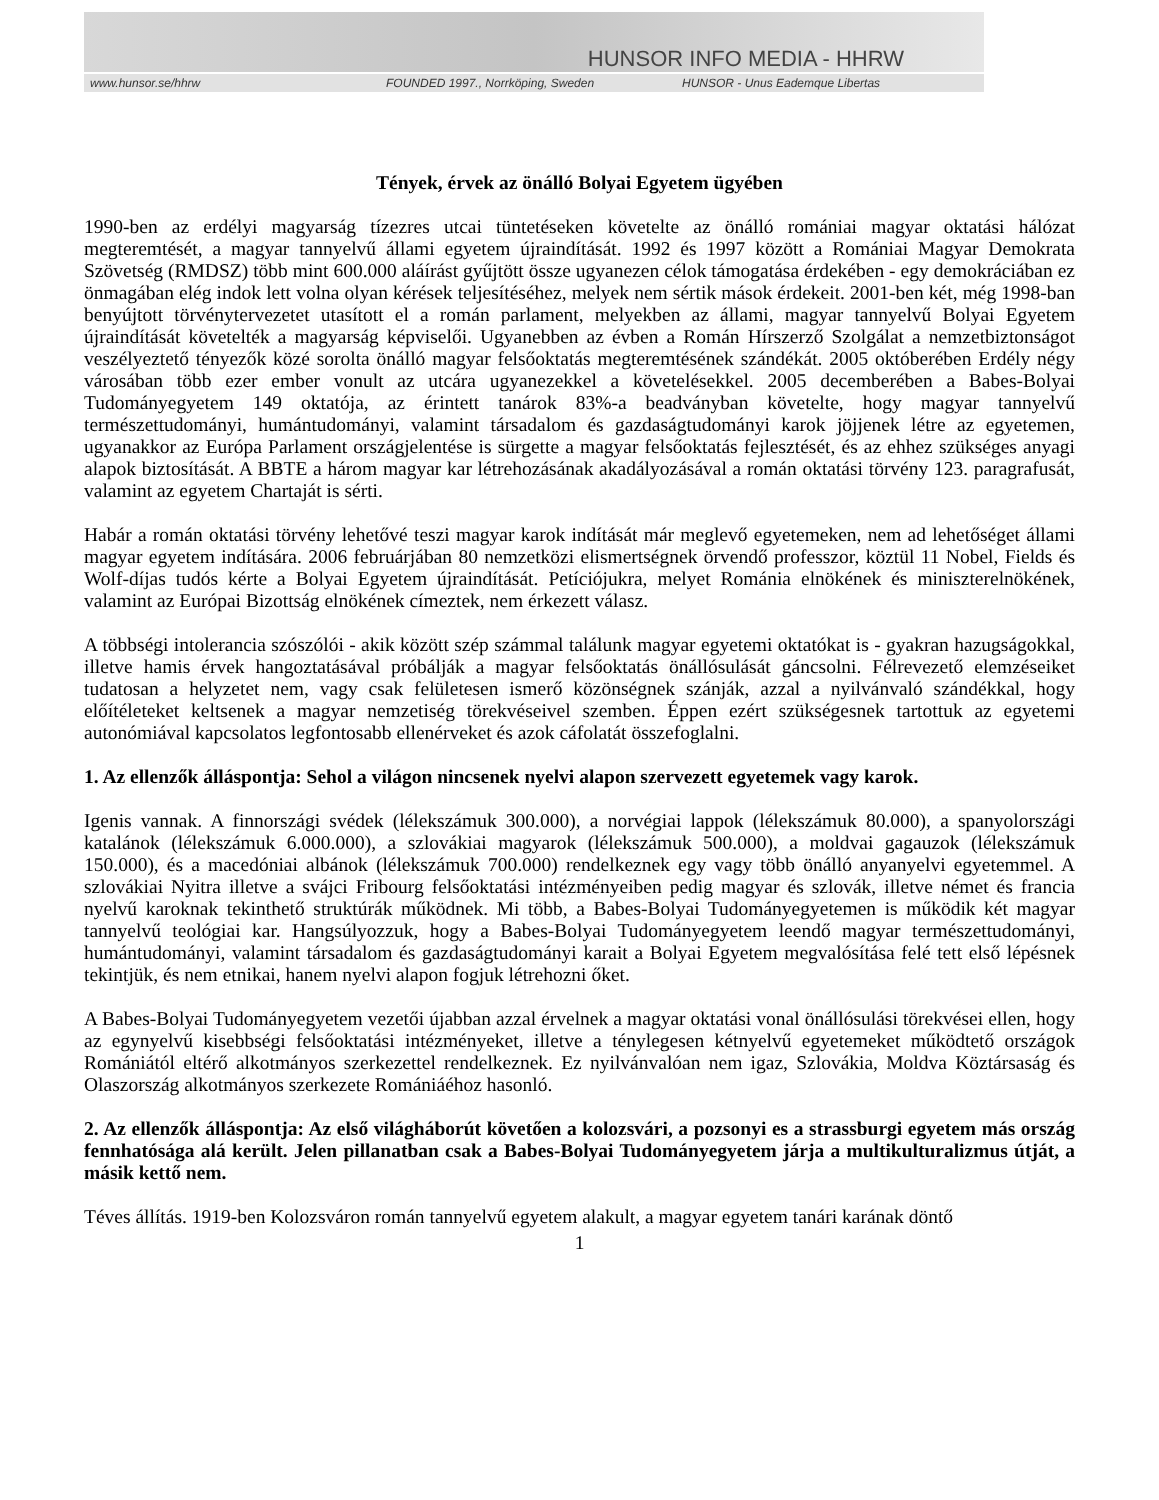HUNSOR INFO MEDIA - HHRW
www.hunsor.se/hhrw FOUNDED 1997., Norrköping, Sweden HUNSOR - Unus Eademque Libertas
Tények, érvek az önálló Bolyai Egyetem ügyében
1990-ben az erdélyi magyarság tízezres utcai tüntetéseken követelte az önálló romániai magyar oktatási hálózat megteremtését, a magyar tannyelvű állami egyetem újraindítását. 1992 és 1997 között a Romániai Magyar Demokrata Szövetség (RMDSZ) több mint 600.000 aláírást gyűjtött össze ugyanezen célok támogatása érdekében - egy demokráciában ez önmagában elég indok lett volna olyan kérések teljesítéséhez, melyek nem sértik mások érdekeit. 2001-ben két, még 1998-ban benyújtott törvénytervezetet utasított el a román parlament, melyekben az állami, magyar tannyelvű Bolyai Egyetem újraindítását követelték a magyarság képviselői. Ugyanebben az évben a Román Hírszerző Szolgálat a nemzetbiztonságot veszélyeztető tényezők közé sorolta önálló magyar felsőoktatás megteremtésének szándékát. 2005 októberében Erdély négy városában több ezer ember vonult az utcára ugyanezekkel a követelésekkel. 2005 decemberében a Babes-Bolyai Tudományegyetem 149 oktatója, az érintett tanárok 83%-a beadványban követelte, hogy magyar tannyelvű természettudományi, humántudományi, valamint társadalom és gazdaságtudományi karok jöjjenek létre az egyetemen, ugyanakkor az Európa Parlament országjelentése is sürgette a magyar felsőoktatás fejlesztését, és az ehhez szükséges anyagi alapok biztosítását. A BBTE a három magyar kar létrehozásának akadályozásával a román oktatási törvény 123. paragrafusát, valamint az egyetem Chartaját is sérti.
Habár a román oktatási törvény lehetővé teszi magyar karok indítását már meglevő egyetemeken, nem ad lehetőséget állami magyar egyetem indítására. 2006 februárjában 80 nemzetközi elismertségnek örvendő professzor, köztül 11 Nobel, Fields és Wolf-díjas tudós kérte a Bolyai Egyetem újraindítását. Petíciójukra, melyet Románia elnökének és miniszterelnökének, valamint az Európai Bizottság elnökének címeztek, nem érkezett válasz.
A többségi intolerancia szószólói - akik között szép számmal találunk magyar egyetemi oktatókat is - gyakran hazugságokkal, illetve hamis érvek hangoztatásával próbálják a magyar felsőoktatás önállósulását gáncsolni. Félrevezető elemzéseiket tudatosan a helyzetet nem, vagy csak felületesen ismerő közönségnek szánják, azzal a nyilvánvaló szándékkal, hogy előítéleteket keltsenek a magyar nemzetiség törekvéseivel szemben. Éppen ezért szükségesnek tartottuk az egyetemi autonómiával kapcsolatos legfontosabb ellenérveket és azok cáfolatát összefoglalni.
1. Az ellenzők álláspontja: Sehol a világon nincsenek nyelvi alapon szervezett egyetemek vagy karok.
Igenis vannak. A finnországi svédek (lélekszámuk 300.000), a norvégiai lappok (lélekszámuk 80.000), a spanyolországi katalánok (lélekszámuk 6.000.000), a szlovákiai magyarok (lélekszámuk 500.000), a moldvai gagauzok (lélekszámuk 150.000), és a macedóniai albánok (lélekszámuk 700.000) rendelkeznek egy vagy több önálló anyanyelvi egyetemmel. A szlovákiai Nyitra illetve a svájci Fribourg felsőoktatási intézményeiben pedig magyar és szlovák, illetve német és francia nyelvű karoknak tekinthető struktúrák működnek. Mi több, a Babes-Bolyai Tudományegyetemen is működik két magyar tannyelvű teológiai kar. Hangsúlyozzuk, hogy a Babes-Bolyai Tudományegyetem leendő magyar természettudományi, humántudományi, valamint társadalom és gazdaságtudományi karait a Bolyai Egyetem megvalósítása felé tett első lépésnek tekintjük, és nem etnikai, hanem nyelvi alapon fogjuk létrehozni őket.
A Babes-Bolyai Tudományegyetem vezetői újabban azzal érvelnek a magyar oktatási vonal önállósulási törekvései ellen, hogy az egynyelvű kisebbségi felsőoktatási intézményeket, illetve a ténylegesen kétnyelvű egyetemeket működtető országok Romániától eltérő alkotmányos szerkezettel rendelkeznek. Ez nyilvánvalóan nem igaz, Szlovákia, Moldva Köztársaság és Olaszország alkotmányos szerkezete Romániáéhoz hasonló.
2. Az ellenzők álláspontja: Az első világháborút követően a kolozsvári, a pozsonyi es a strassburgi egyetem más ország fennhatósága alá került. Jelen pillanatban csak a Babes-Bolyai Tudományegyetem járja a multikulturalizmus útját, a másik kettő nem.
Téves állítás. 1919-ben Kolozsváron román tannyelvű egyetem alakult, a magyar egyetem tanári karának döntő
1